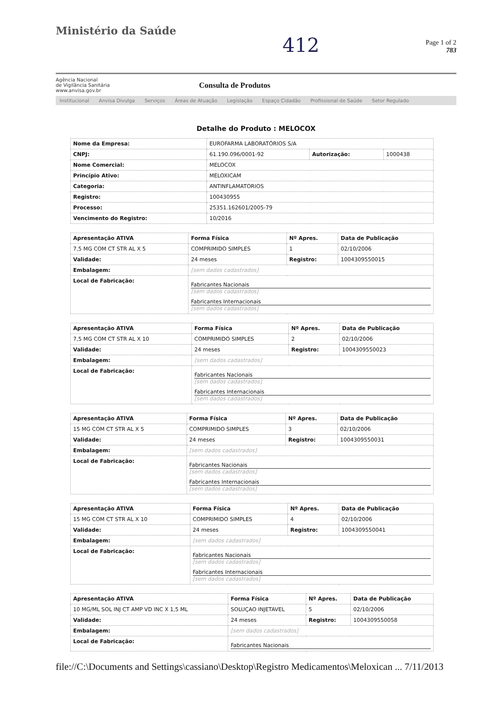Ministério da Saúde
412
Page 1 of 2
783
Agência Nacional
de Vigilância Sanitária
www.anvisa.gov.br
Consulta de Produtos
Institucional Anvisa Divulga Serviços Áreas de Atuação Legislação Espaço Cidadão Profissional de Saúde Setor Regulado
Detalhe do Produto : MELOCOX
| Nome da Empresa: | EUROFARMA LABORATÓRIOS S/A | | |
| CNPJ: | 61.190.096/0001-92 | Autorização: | 1000438 |
| Nome Comercial: | MELOCOX | | |
| Princípio Ativo: | MELOXICAM | | |
| Categoria: | ANTINFLAMATORIOS | | |
| Registro: | 100430955 | | |
| Processo: | 25351.162601/2005-79 | | |
| Vencimento do Registro: | 10/2016 | | |
| Apresentação ATIVA | Forma Física | Nº Apres. | Data de Publicação |
| --- | --- | --- | --- |
| 7,5 MG COM CT STR AL X 5 | COMPRIMIDO SIMPLES | 1 | 02/10/2006 |
| Validade: | 24 meses | Registro: | 1004309550015 |
| Embalagem: | [sem dados cadastrados] | | |
| Local de Fabricação: | Fabricantes Nacionais [sem dados cadastrados] Fabricantes Internacionais [sem dados cadastrados] | | |
| Apresentação ATIVA | Forma Física | Nº Apres. | Data de Publicação |
| --- | --- | --- | --- |
| 7,5 MG COM CT STR AL X 10 | COMPRIMIDO SIMPLES | 2 | 02/10/2006 |
| Validade: | 24 meses | Registro: | 1004309550023 |
| Embalagem: | [sem dados cadastrados] | | |
| Local de Fabricação: | Fabricantes Nacionais [sem dados cadastrados] Fabricantes Internacionais [sem dados cadastrados] | | |
| Apresentação ATIVA | Forma Física | Nº Apres. | Data de Publicação |
| --- | --- | --- | --- |
| 15 MG COM CT STR AL X 5 | COMPRIMIDO SIMPLES | 3 | 02/10/2006 |
| Validade: | 24 meses | Registro: | 1004309550031 |
| Embalagem: | [sem dados cadastrados] | | |
| Local de Fabricação: | Fabricantes Nacionais [sem dados cadastrados] Fabricantes Internacionais [sem dados cadastrados] | | |
| Apresentação ATIVA | Forma Física | Nº Apres. | Data de Publicação |
| --- | --- | --- | --- |
| 15 MG COM CT STR AL X 10 | COMPRIMIDO SIMPLES | 4 | 02/10/2006 |
| Validade: | 24 meses | Registro: | 1004309550041 |
| Embalagem: | [sem dados cadastrados] | | |
| Local de Fabricação: | Fabricantes Nacionais [sem dados cadastrados] Fabricantes Internacionais [sem dados cadastrados] | | |
| Apresentação ATIVA | Forma Física | Nº Apres. | Data de Publicação |
| --- | --- | --- | --- |
| 10 MG/ML SOL INJ CT AMP VD INC X 1,5 ML | SOLUÇAO INJETAVEL | 5 | 02/10/2006 |
| Validade: | 24 meses | Registro: | 1004309550058 |
| Embalagem: | [sem dados cadastrados] | | |
| Local de Fabricação: | Fabricantes Nacionais | | |
file://C:\Documents and Settings\cassiano\Desktop\Registro Medicamentos\Meloxican ... 7/11/2013